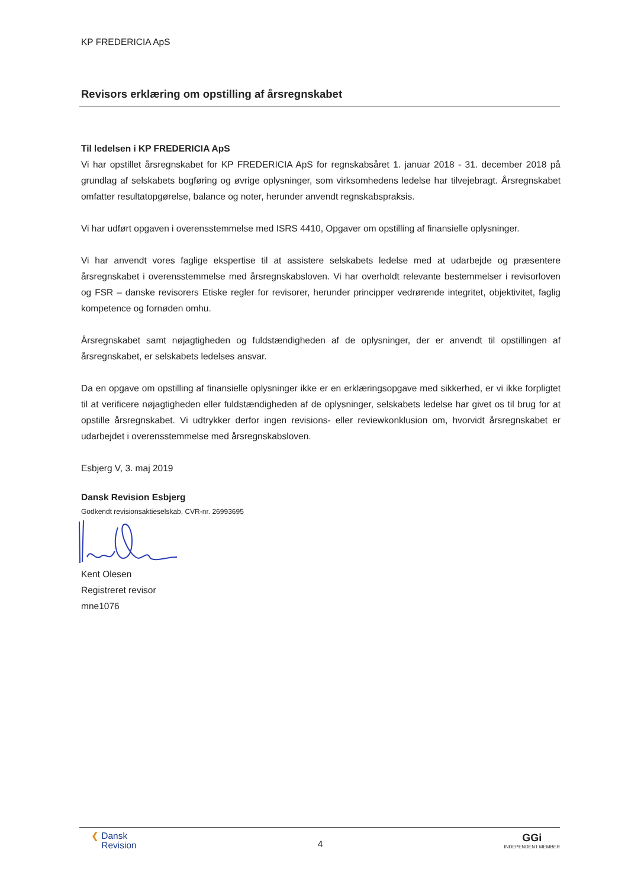KP FREDERICIA ApS
Revisors erklæring om opstilling af årsregnskabet
Til ledelsen i KP FREDERICIA ApS
Vi har opstillet årsregnskabet for KP FREDERICIA ApS for regnskabsåret 1. januar 2018 - 31. december 2018 på grundlag af selskabets bogføring og øvrige oplysninger, som virksomhedens ledelse har tilvejebragt. Årsregnskabet omfatter resultatopgørelse, balance og noter, herunder anvendt regnskabspraksis.
Vi har udført opgaven i overensstemmelse med ISRS 4410, Opgaver om opstilling af finansielle oplysninger.
Vi har anvendt vores faglige ekspertise til at assistere selskabets ledelse med at udarbejde og præsentere årsregnskabet i overensstemmelse med årsregnskabsloven. Vi har overholdt relevante bestemmelser i revisorloven og FSR – danske revisorers Etiske regler for revisorer, herunder principper vedrørende integritet, objektivitet, faglig kompetence og fornøden omhu.
Årsregnskabet samt nøjagtigheden og fuldstændigheden af de oplysninger, der er anvendt til opstillingen af årsregnskabet, er selskabets ledelses ansvar.
Da en opgave om opstilling af finansielle oplysninger ikke er en erklæringsopgave med sikkerhed, er vi ikke forpligtet til at verificere nøjagtigheden eller fuldstændigheden af de oplysninger, selskabets ledelse har givet os til brug for at opstille årsregnskabet. Vi udtrykker derfor ingen revisions- eller reviewkonklusion om, hvorvidt årsregnskabet er udarbejdet i overensstemmelse med årsregnskabsloven.
Esbjerg V, 3. maj 2019
Dansk Revision Esbjerg
Godkendt revisionsaktieselskab, CVR-nr. 26993695
Kent Olesen
Registreret revisor
mne1076
❮ Dansk
Revision
4
GGi
INDEPENDENT MEMBER